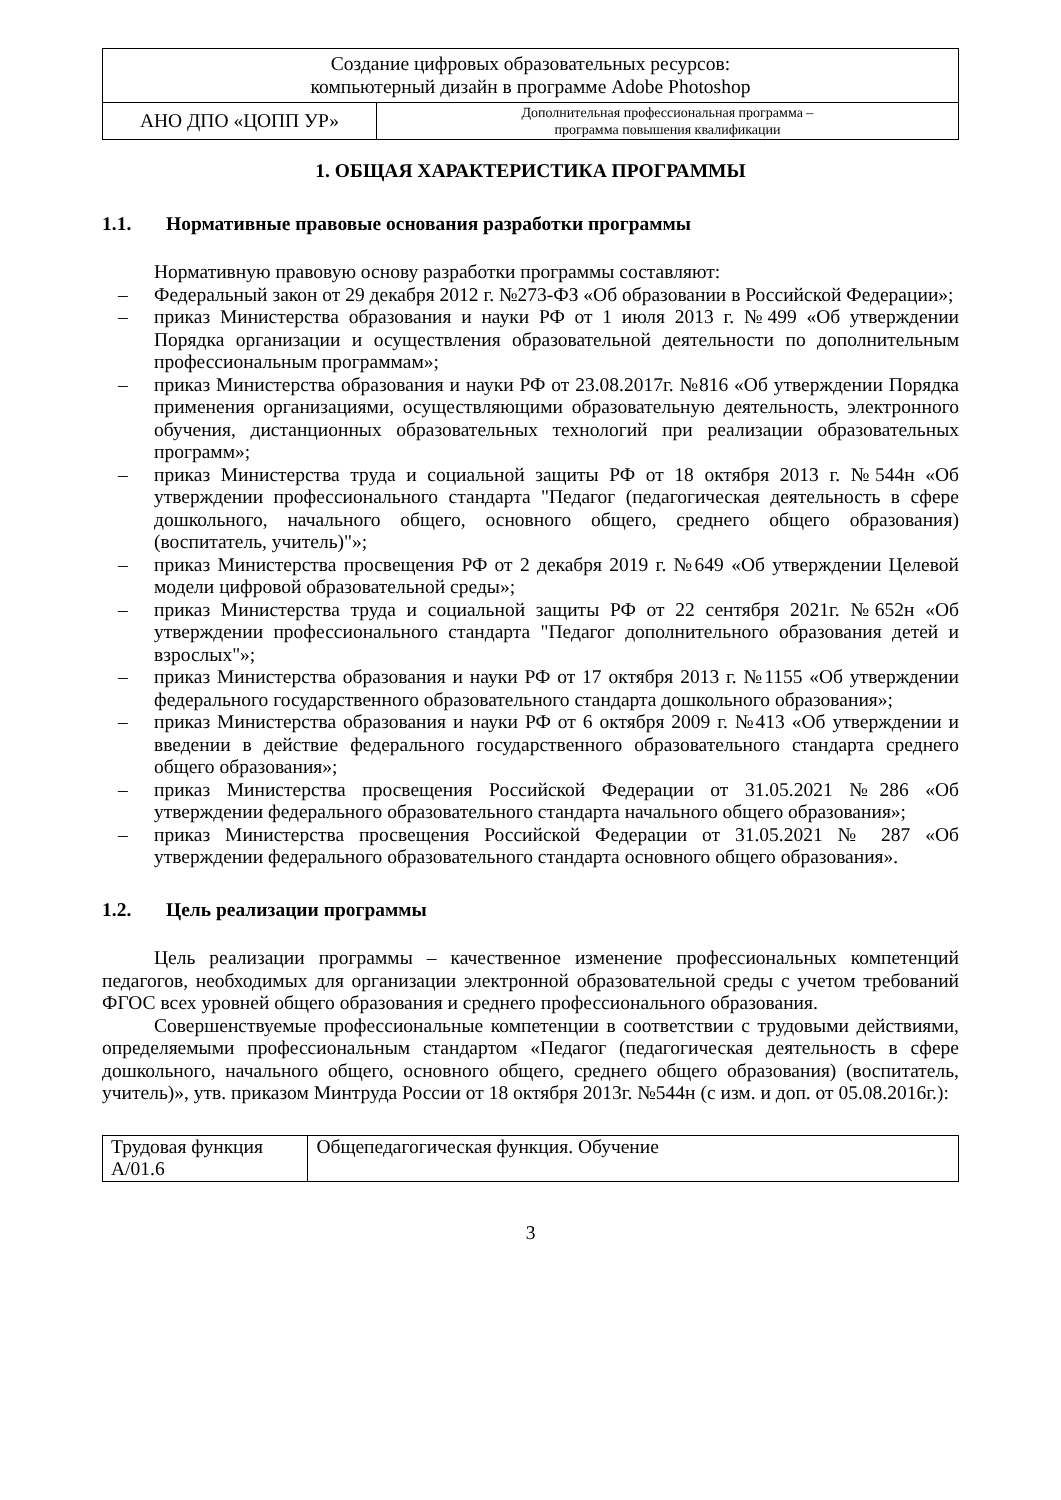| Создание цифровых образовательных ресурсов: компьютерный дизайн в программе Adobe Photoshop | |
| АНО ДПО «ЦОПП УР» | Дополнительная профессиональная программа – программа повышения квалификации |
1. ОБЩАЯ ХАРАКТЕРИСТИКА ПРОГРАММЫ
1.1. Нормативные правовые основания разработки программы
Нормативную правовую основу разработки программы составляют:
– Федеральный закон от 29 декабря 2012 г. №273-ФЗ «Об образовании в Российской Федерации»;
– приказ Министерства образования и науки РФ от 1 июля 2013 г. №499 «Об утверждении Порядка организации и осуществления образовательной деятельности по дополнительным профессиональным программам»;
– приказ Министерства образования и науки РФ от 23.08.2017г. №816 «Об утверждении Порядка применения организациями, осуществляющими образовательную деятельность, электронного обучения, дистанционных образовательных технологий при реализации образовательных программ»;
– приказ Министерства труда и социальной защиты РФ от 18 октября 2013 г. №544н «Об утверждении профессионального стандарта "Педагог (педагогическая деятельность в сфере дошкольного, начального общего, основного общего, среднего общего образования) (воспитатель, учитель)"»;
– приказ Министерства просвещения РФ от 2 декабря 2019 г. №649 «Об утверждении Целевой модели цифровой образовательной среды»;
– приказ Министерства труда и социальной защиты РФ от 22 сентября 2021г. №652н «Об утверждении профессионального стандарта "Педагог дополнительного образования детей и взрослых"»;
– приказ Министерства образования и науки РФ от 17 октября 2013 г. №1155 «Об утверждении федерального государственного образовательного стандарта дошкольного образования»;
– приказ Министерства образования и науки РФ от 6 октября 2009 г. №413 «Об утверждении и введении в действие федерального государственного образовательного стандарта среднего общего образования»;
– приказ Министерства просвещения Российской Федерации от 31.05.2021 №286 «Об утверждении федерального образовательного стандарта начального общего образования»;
– приказ Министерства просвещения Российской Федерации от 31.05.2021 № 287 «Об утверждении федерального образовательного стандарта основного общего образования».
1.2. Цель реализации программы
Цель реализации программы – качественное изменение профессиональных компетенций педагогов, необходимых для организации электронной образовательной среды с учетом требований ФГОС всех уровней общего образования и среднего профессионального образования.
Совершенствуемые профессиональные компетенции в соответствии с трудовыми действиями, определяемыми профессиональным стандартом «Педагог (педагогическая деятельность в сфере дошкольного, начального общего, основного общего, среднего общего образования) (воспитатель, учитель)», утв. приказом Минтруда России от 18 октября 2013г. №544н (с изм. и доп. от 05.08.2016г.):
| Трудовая функция А/01.6 | Общепедагогическая функция. Обучение |
3